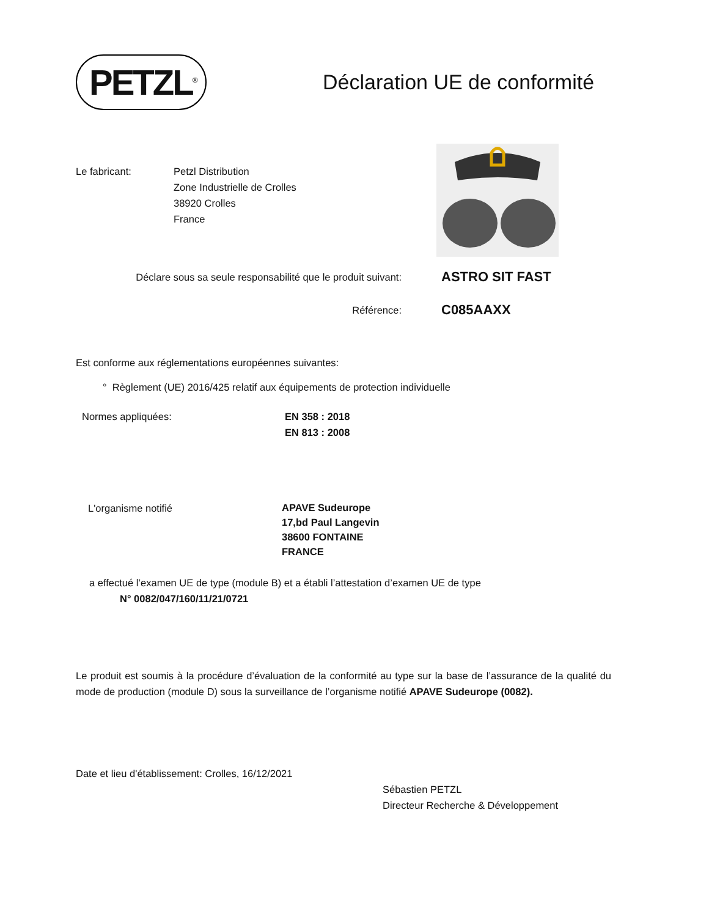PETZL<sup>®</sup>
Déclaration UE de conformité
Le fabricant: Petzl Distribution
Zone Industrielle de Crolles
38920 Crolles
France
Déclare sous sa seule responsabilité que le produit suivant:
ASTRO SIT FAST
Référence:
C085AAXX
Est conforme aux réglementations européennes suivantes:
° Règlement (UE) 2016/425 relatif aux équipements de protection individuelle
Normes appliquées: EN 358 : 2018
EN 813 : 2008
L'organisme notifié
APAVE Sudeurope
17,bd Paul Langevin
38600 FONTAINE
FRANCE
a effectué l’examen UE de type (module B) et a établi l’attestation d’examen UE de type
N° 0082/047/160/11/21/0721
Le produit est soumis à la procédure d’évaluation de la conformité au type sur la base de l’assurance de la qualité du mode de production (module D) sous la surveillance de l’organisme notifié APAVE Sudeurope (0082).
Date et lieu d'établissement: Crolles, 16/12/2021
Sébastien PETZL
Directeur Recherche & Développement